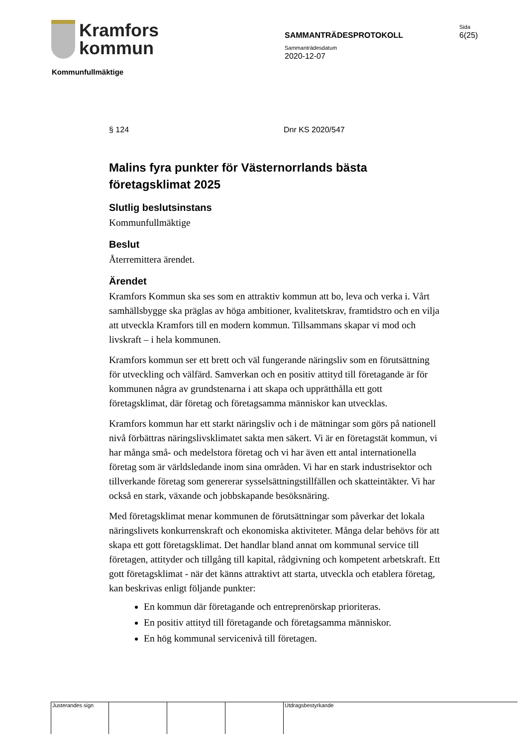Kramfors
kommun
SAMMANTRÄDESPROTOKOLL
Sida
6(25)
Sammanträdesdatum
2020-12-07
Kommunfullmäktige
§ 124 Dnr KS 2020/547
Malins fyra punkter för Västernorrlands bästa företagsklimat 2025
Slutlig beslutsinstans
Kommunfullmäktige
Beslut
Återremittera ärendet.
Ärendet
Kramfors Kommun ska ses som en attraktiv kommun att bo, leva och verka i. Vårt samhällsbygge ska präglas av höga ambitioner, kvalitetskrav, framtidstro och en vilja att utveckla Kramfors till en modern kommun. Tillsammans skapar vi mod och livskraft – i hela kommunen.
Kramfors kommun ser ett brett och väl fungerande näringsliv som en förutsättning för utveckling och välfärd. Samverkan och en positiv attityd till företagande är för kommunen några av grundstenarna i att skapa och upprätthålla ett gott företagsklimat, där företag och företagsamma människor kan utvecklas.
Kramfors kommun har ett starkt näringsliv och i de mätningar som görs på nationell nivå förbättras näringslivsklimatet sakta men säkert. Vi är en företagstät kommun, vi har många små- och medelstora företag och vi har även ett antal internationella företag som är världsledande inom sina områden. Vi har en stark industrisektor och tillverkande företag som genererar sysselsättningstillfällen och skatteintäkter. Vi har också en stark, växande och jobbskapande besöksnäring.
Med företagsklimat menar kommunen de förutsättningar som påverkar det lokala näringslivets konkurrenskraft och ekonomiska aktiviteter. Många delar behövs för att skapa ett gott företagsklimat. Det handlar bland annat om kommunal service till företagen, attityder och tillgång till kapital, rådgivning och kompetent arbetskraft. Ett gott företagsklimat - när det känns attraktivt att starta, utveckla och etablera företag, kan beskrivas enligt följande punkter:
En kommun där företagande och entreprenörskap prioriteras.
En positiv attityd till företagande och företagsamma människor.
En hög kommunal servicenivå till företagen.
Justerandes sign Utdragsbestyrkande